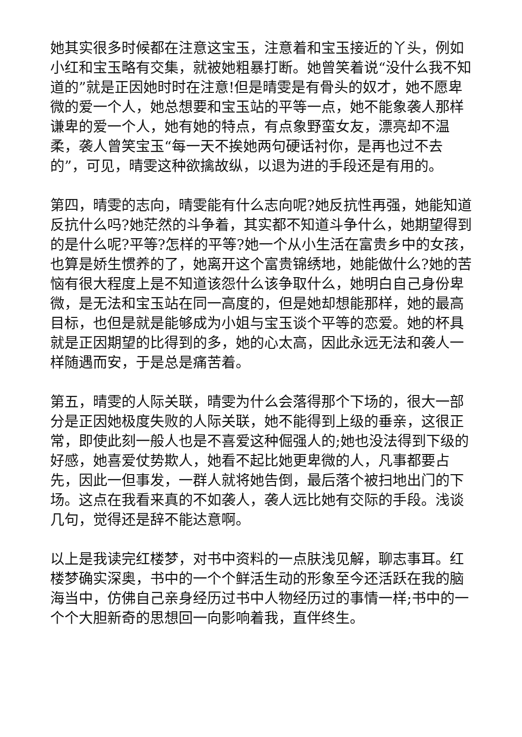她其实很多时候都在注意这宝玉，注意着和宝玉接近的丫头，例如小红和宝玉略有交集，就被她粗暴打断。她曾笑着说“没什么我不知道的”就是正因她时时在注意!但是晴雯是有骨头的奴才，她不愿卑微的爱一个人，她总想要和宝玉站的平等一点，她不能象袭人那样谦卑的爱一个人，她有她的特点，有点象野蛮女友，漂亮却不温柔，袭人曾笑宝玉“每一天不挨她两句硬话衬你，是再也过不去的”，可见，晴雯这种欲擒故纵，以退为进的手段还是有用的。
第四，晴雯的志向，晴雯能有什么志向呢?她反抗性再强，她能知道反抗什么吗?她茫然的斗争着，其实都不知道斗争什么，她期望得到的是什么呢?平等?怎样的平等?她一个从小生活在富贵乡中的女孩，也算是娇生惯养的了，她离开这个富贵锦绣地，她能做什么?她的苦恼有很大程度上是不知道该怨什么该争取什么，她明白自己身份卑微，是无法和宝玉站在同一高度的，但是她却想能那样，她的最高目标，也但是就是能够成为小姐与宝玉谈个平等的恋爱。她的杯具就是正因期望的比得到的多，她的心太高，因此永远无法和袭人一样随遇而安，于是总是痛苦着。
第五，晴雯的人际关联，晴雯为什么会落得那个下场的，很大一部分是正因她极度失败的人际关联，她不能得到上级的垂亲，这很正常，即使此刻一般人也是不喜爱这种倔强人的;她也没法得到下级的好感，她喜爱仗势欺人，她看不起比她更卑微的人，凡事都要占先，因此一但事发，一群人就将她告倒，最后落个被扫地出门的下场。这点在我看来真的不如袭人，袭人远比她有交际的手段。浅谈几句，觉得还是辞不能达意啊。
以上是我读完红楼梦，对书中资料的一点肤浅见解，聊志事耳。红楼梦确实深奥，书中的一个个鲜活生动的形象至今还活跃在我的脑海当中，仿佛自己亲身经历过书中人物经历过的事情一样;书中的一个个大胆新奇的思想回一向影响着我，直伴终生。